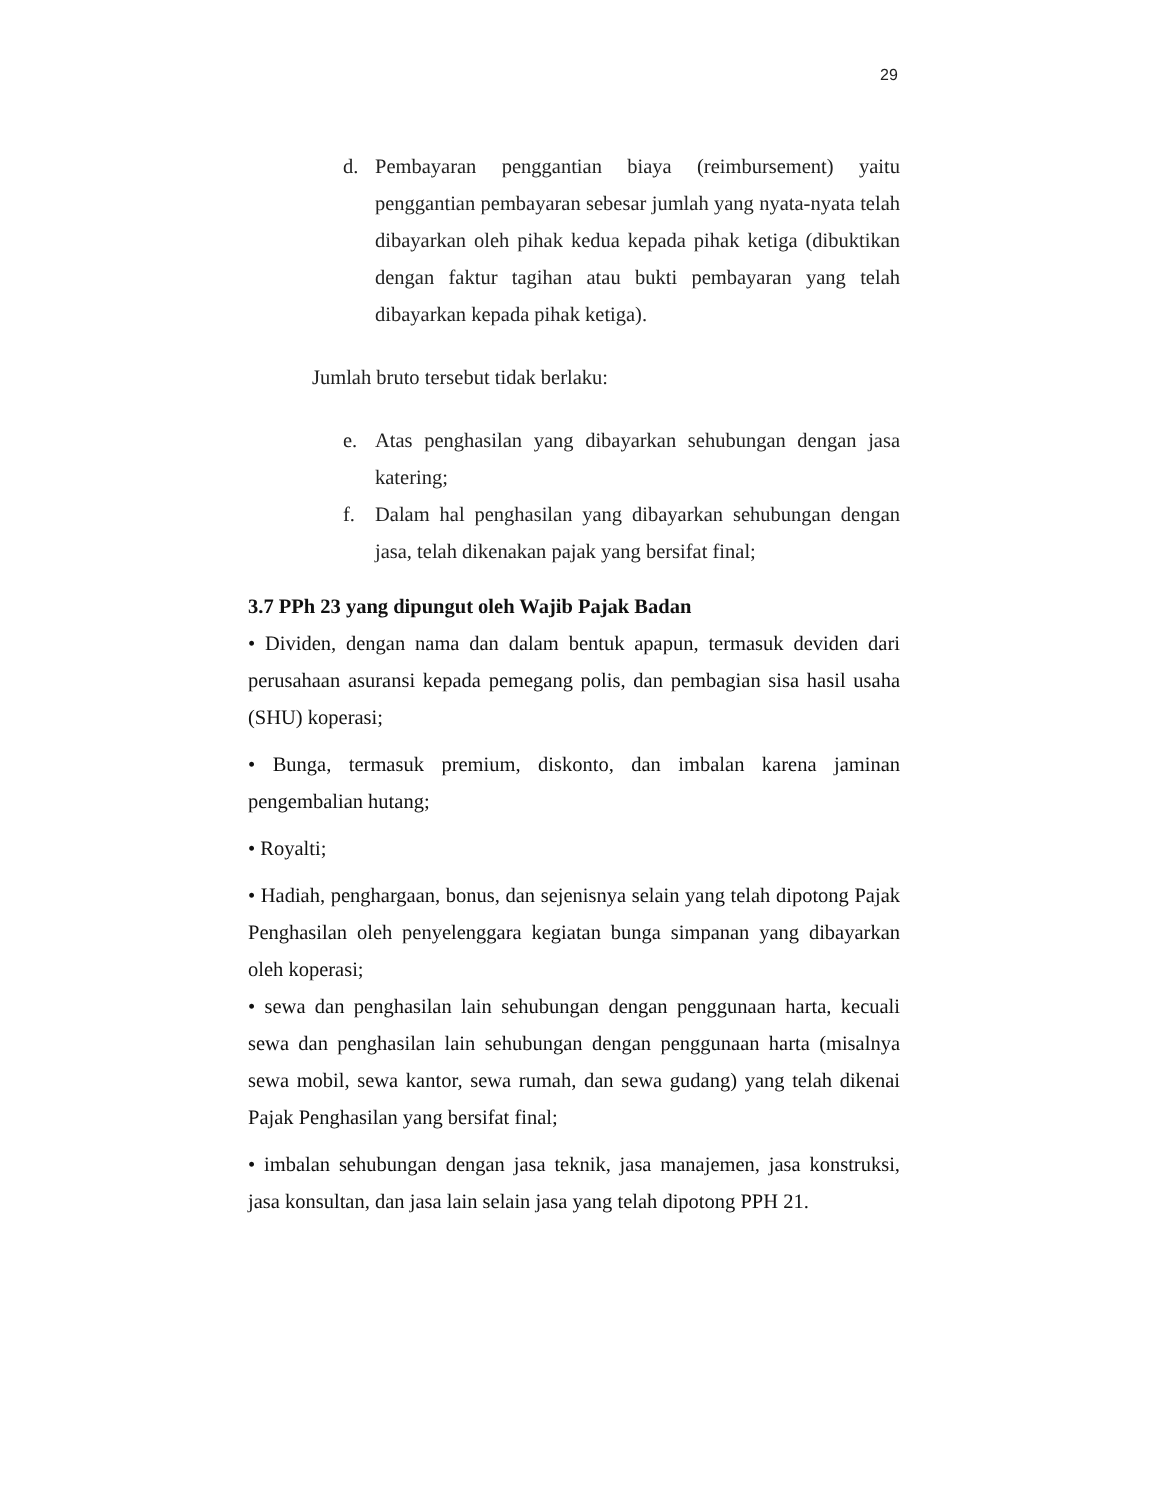29
d. Pembayaran penggantian biaya (reimbursement) yaitu penggantian pembayaran sebesar jumlah yang nyata-nyata telah dibayarkan oleh pihak kedua kepada pihak ketiga (dibuktikan dengan faktur tagihan atau bukti pembayaran yang telah dibayarkan kepada pihak ketiga).
Jumlah bruto tersebut tidak berlaku:
e. Atas penghasilan yang dibayarkan sehubungan dengan jasa katering;
f. Dalam hal penghasilan yang dibayarkan sehubungan dengan jasa, telah dikenakan pajak yang bersifat final;
3.7 PPh 23 yang dipungut oleh Wajib Pajak Badan
• Dividen, dengan nama dan dalam bentuk apapun, termasuk deviden dari perusahaan asuransi kepada pemegang polis, dan pembagian sisa hasil usaha (SHU) koperasi;
• Bunga, termasuk premium, diskonto, dan imbalan karena jaminan pengembalian hutang;
• Royalti;
• Hadiah, penghargaan, bonus, dan sejenisnya selain yang telah dipotong Pajak Penghasilan oleh penyelenggara kegiatan bunga simpanan yang dibayarkan oleh koperasi;
• sewa dan penghasilan lain sehubungan dengan penggunaan harta, kecuali sewa dan penghasilan lain sehubungan dengan penggunaan harta (misalnya sewa mobil, sewa kantor, sewa rumah, dan sewa gudang) yang telah dikenai Pajak Penghasilan yang bersifat final;
• imbalan sehubungan dengan jasa teknik, jasa manajemen, jasa konstruksi, jasa konsultan, dan jasa lain selain jasa yang telah dipotong PPH 21.